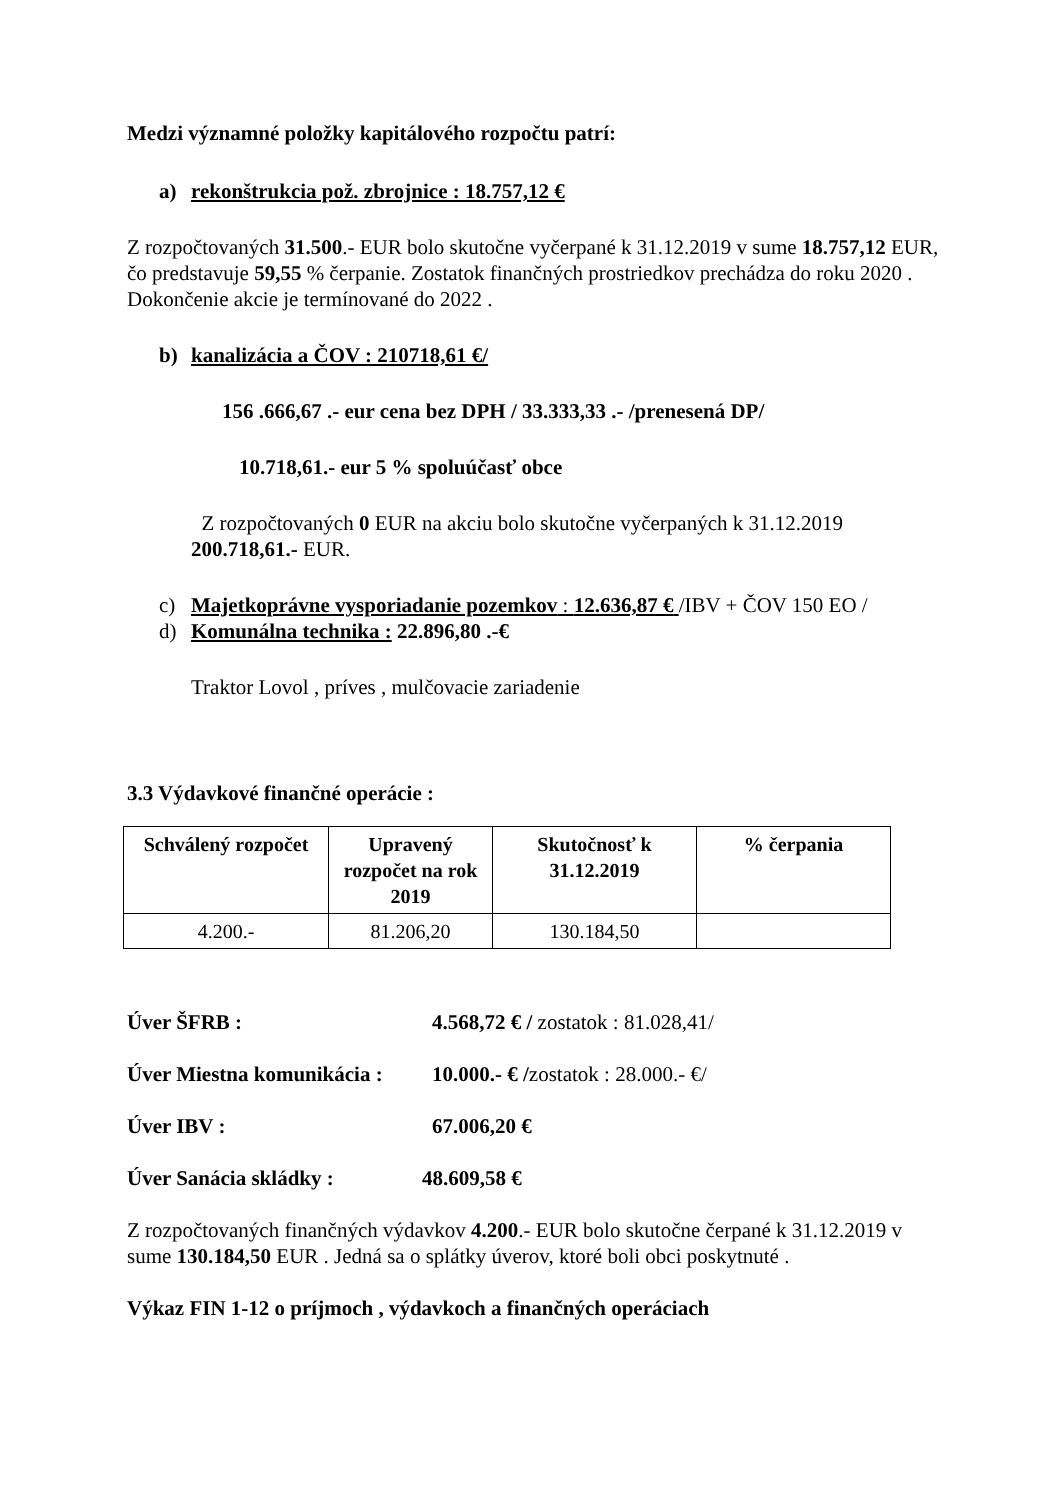Medzi významné položky kapitálového rozpočtu patrí:
a) rekonštrukcia pož. zbrojnice : 18.757,12 €
Z rozpočtovaných 31.500.- EUR bolo skutočne vyčerpané k 31.12.2019 v sume 18.757,12 EUR, čo predstavuje 59,55 % čerpanie. Zostatok finančných prostriedkov prechádza do roku 2020 . Dokončenie akcie je termínované do 2022 .
b) kanalizácia a ČOV : 210718,61 €/
156 .666,67 .- eur cena bez DPH / 33.333,33 .- /prenesená DP/
10.718,61.- eur 5 % spoluúčasť obce
Z rozpočtovaných 0 EUR na akciu bolo skutočne vyčerpaných k 31.12.2019 200.718,61.- EUR.
c) Majetkoprávne vysporiadanie pozemkov : 12.636,87 € /IBV + ČOV 150 EO /
d) Komunálna technika : 22.896,80 .-€
Traktor Lovol , príves , mulčovacie zariadenie
3.3 Výdavkové finančné operácie :
| Schválený rozpočet | Upravený rozpočet na rok 2019 | Skutočnosť k 31.12.2019 | % čerpania |
| --- | --- | --- | --- |
| 4.200.- | 81.206,20 | 130.184,50 | |
Úver ŠFRB : 4.568,72 € / zostatok : 81.028,41/
Úver Miestna komunikácia : 10.000.- € /zostatok : 28.000.- €/
Úver IBV : 67.006,20 €
Úver Sanácia skládky : 48.609,58 €
Z rozpočtovaných finančných výdavkov 4.200.- EUR bolo skutočne čerpané k 31.12.2019 v sume 130.184,50 EUR . Jedná sa o splátky úverov, ktoré boli obci poskytnuté .
Výkaz FIN 1-12 o príjmoch , výdavkoch a finančných operáciach